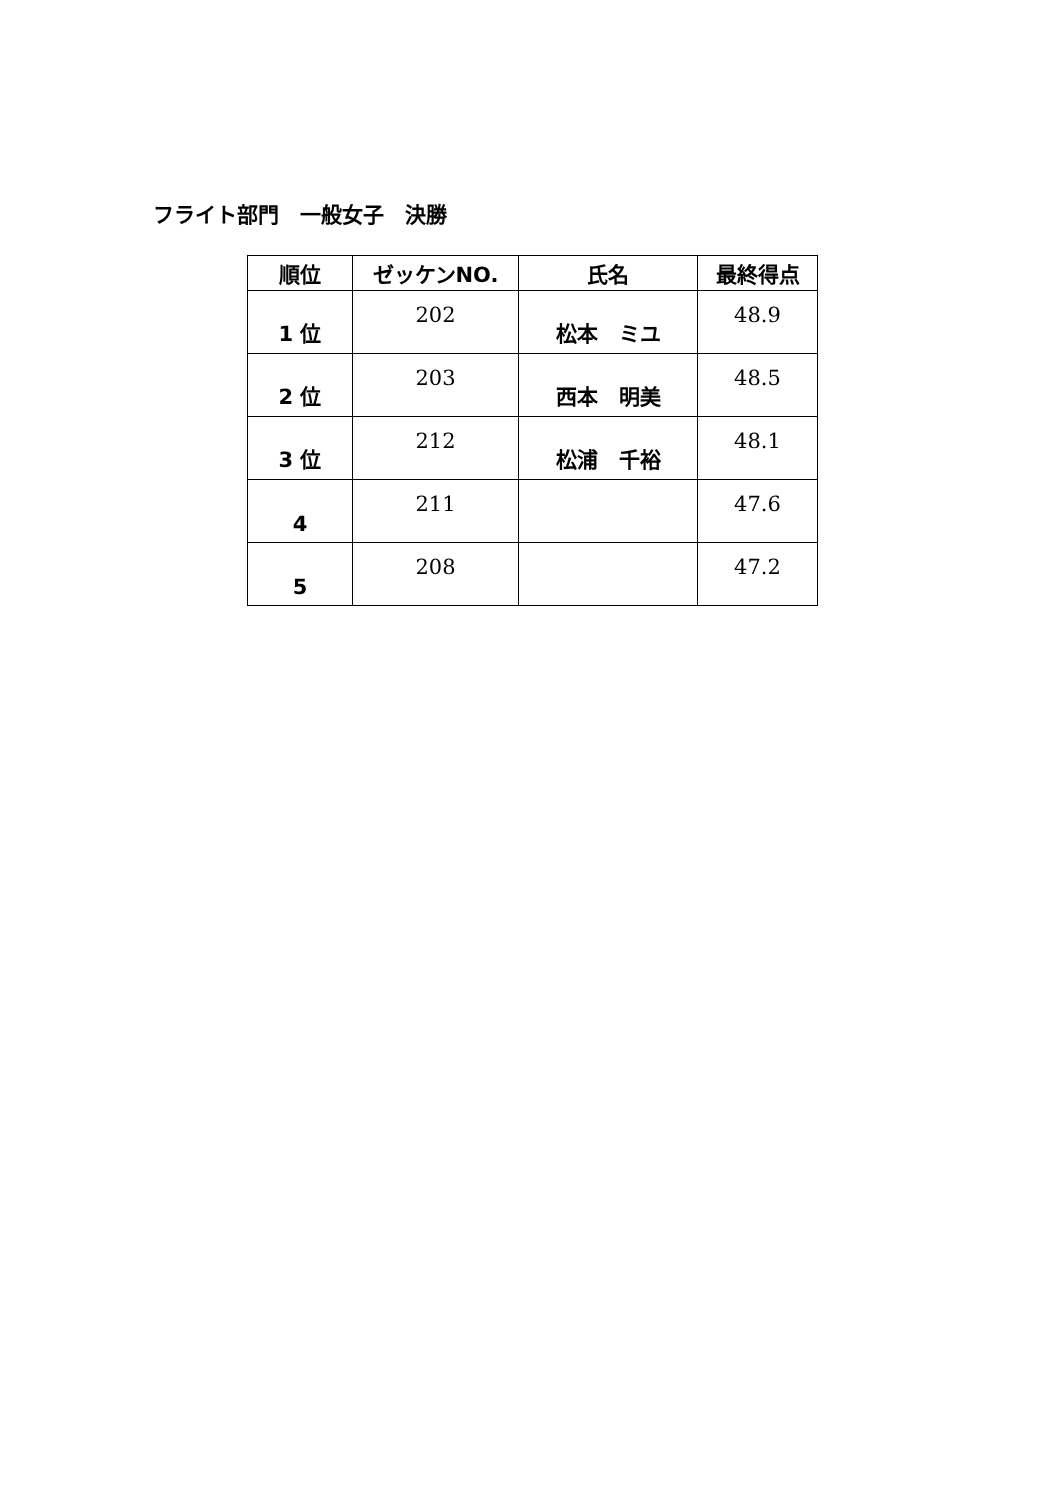フライト部門　一般女子　決勝
| 順位 | ゼッケンNO. | 氏名 | 最終得点 |
| --- | --- | --- | --- |
| 1 位 | 202 | 松本 ミユ | 48.9 |
| 2 位 | 203 | 西本 明美 | 48.5 |
| 3 位 | 212 | 松浦 千裕 | 48.1 |
| 4 | 211 | | 47.6 |
| 5 | 208 | | 47.2 |